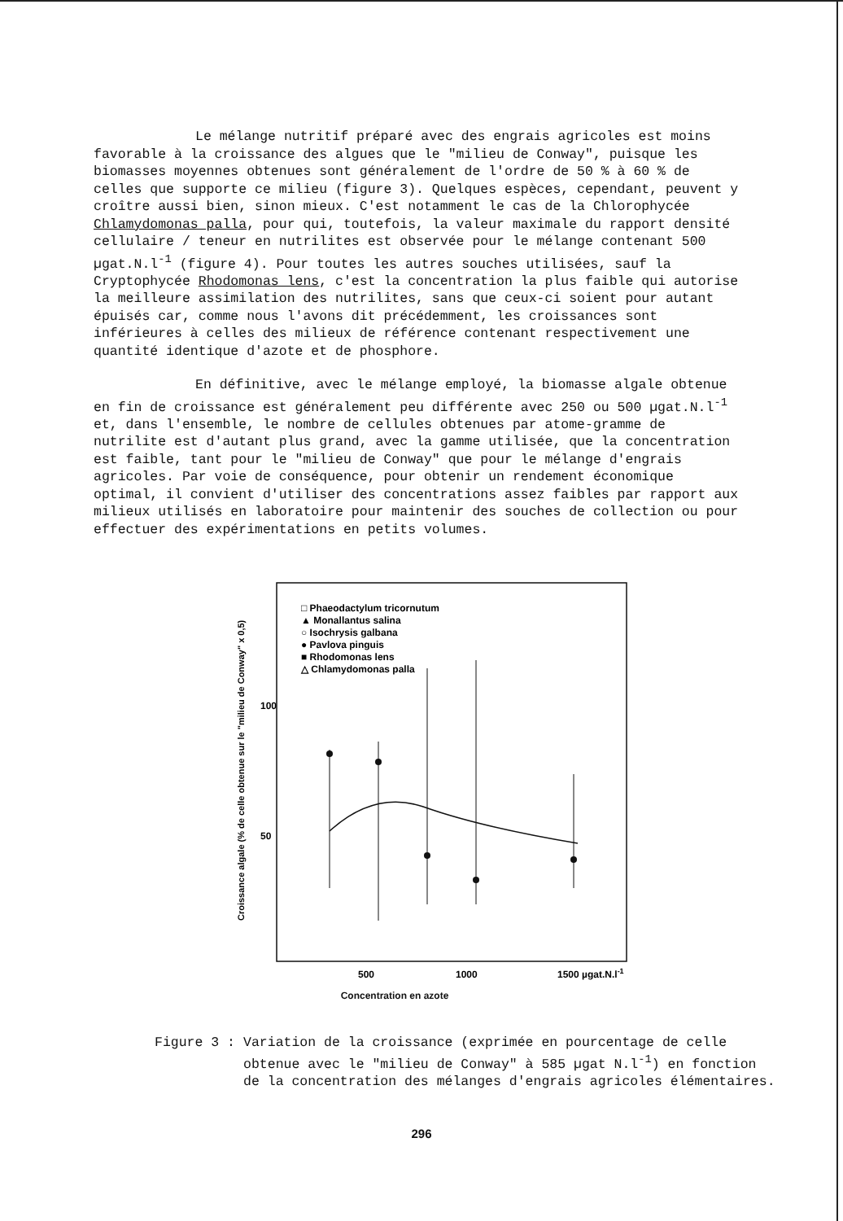Le mélange nutritif préparé avec des engrais agricoles est moins favorable à la croissance des algues que le "milieu de Conway", puisque les biomasses moyennes obtenues sont généralement de l'ordre de 50 % à 60 % de celles que supporte ce milieu (figure 3). Quelques espèces, cependant, peuvent y croître aussi bien, sinon mieux. C'est notamment le cas de la Chlorophycée Chlamydomonas palla, pour qui, toutefois, la valeur maximale du rapport densité cellulaire / teneur en nutrilites est observée pour le mélange contenant 500 µgat.N.l<sup>-1</sup> (figure 4). Pour toutes les autres souches utilisées, sauf la Cryptophycée Rhodomonas lens, c'est la concentration la plus faible qui autorise la meilleure assimilation des nutrilites, sans que ceux-ci soient pour autant épuisés car, comme nous l'avons dit précédemment, les croissances sont inférieures à celles des milieux de référence contenant respectivement une quantité identique d'azote et de phosphore.
En définitive, avec le mélange employé, la biomasse algale obtenue en fin de croissance est généralement peu différente avec 250 ou 500 µgat.N.l<sup>-1</sup> et, dans l'ensemble, le nombre de cellules obtenues par atome-gramme de nutrilite est d'autant plus grand, avec la gamme utilisée, que la concentration est faible, tant pour le "milieu de Conway" que pour le mélange d'engrais agricoles. Par voie de conséquence, pour obtenir un rendement économique optimal, il convient d'utiliser des concentrations assez faibles par rapport aux milieux utilisés en laboratoire pour maintenir des souches de collection ou pour effectuer des expérimentations en petits volumes.
□ Phaeodactylum tricornutum
▲ Monallantus salina
○ Isochrysis galbana
● Pavlova pinguis
■ Rhodomonas lens
△ Chlamydomonas palla
100
50
Croissance algale (% de celle obtenue sur le "milieu de Conway" x 0,5)
500
1000
1500 µgat.N.l-1
Concentration en azote
Figure 3 : Variation de la croissance (exprimée en pourcentage de celle obtenue avec le "milieu de Conway" à 585 µgat N.l<sup>-1</sup>) en fonction de la concentration des mélanges d'engrais agricoles élémentaires.
296